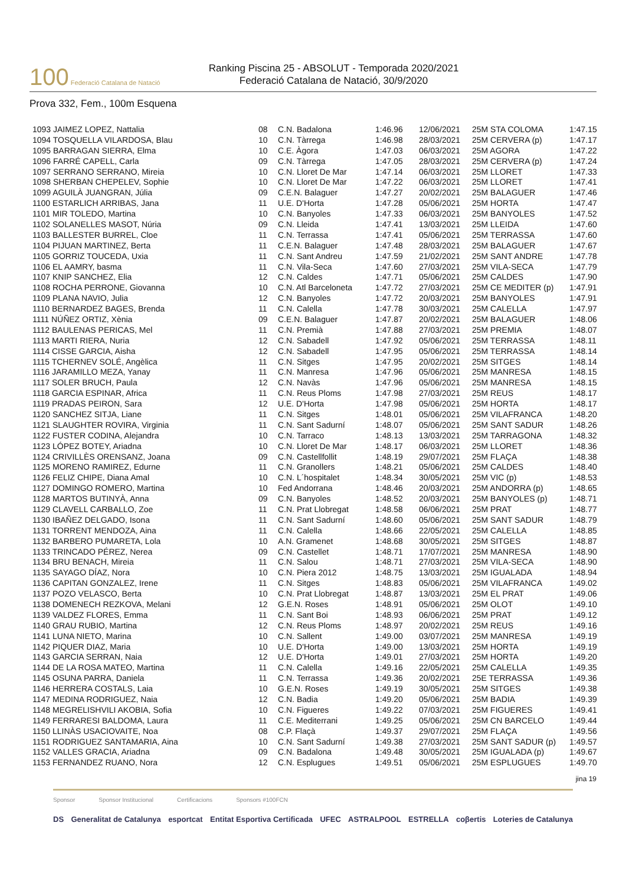100 Federació Catalana de Natació
Ranking Piscina 25 - ABSOLUT - Temporada 2020/2021
Federació Catalana de Natació, 30/9/2020
Prova 332, Fem., 100m Esquena
| 1093 JAIMEZ LOPEZ, Nattalia | 08 | C.N. Badalona | 1:46.96 | 12/06/2021 | 25M STA COLOMA | 1:47.15 |
| 1094 TOSQUELLA VILARDOSA, Blau | 10 | C.N. Tàrrega | 1:46.98 | 28/03/2021 | 25M CERVERA (p) | 1:47.17 |
| 1095 BARRAGAN SIERRA, Elma | 10 | C.E. Àgora | 1:47.03 | 06/03/2021 | 25M AGORA | 1:47.22 |
| 1096 FARRÉ CAPELL, Carla | 09 | C.N. Tàrrega | 1:47.05 | 28/03/2021 | 25M CERVERA (p) | 1:47.24 |
| 1097 SERRANO SERRANO, Mireia | 10 | C.N. Lloret De Mar | 1:47.14 | 06/03/2021 | 25M LLORET | 1:47.33 |
| 1098 SHERBAN CHEPELEV, Sophie | 10 | C.N. Lloret De Mar | 1:47.22 | 06/03/2021 | 25M LLORET | 1:47.41 |
| 1099 AGUILÀ JUANGRAN, Júlia | 09 | C.E.N. Balaguer | 1:47.27 | 20/02/2021 | 25M BALAGUER | 1:47.46 |
| 1100 ESTARLICH ARRIBAS, Jana | 11 | U.E. D'Horta | 1:47.28 | 05/06/2021 | 25M HORTA | 1:47.47 |
| 1101 MIR TOLEDO, Martina | 10 | C.N. Banyoles | 1:47.33 | 06/03/2021 | 25M BANYOLES | 1:47.52 |
| 1102 SOLANELLES MASOT, Núria | 09 | C.N. Lleida | 1:47.41 | 13/03/2021 | 25M LLEIDA | 1:47.60 |
| 1103 BALLESTER BURREL, Cloe | 11 | C.N. Terrassa | 1:47.41 | 05/06/2021 | 25M TERRASSA | 1:47.60 |
| 1104 PIJUAN MARTINEZ, Berta | 11 | C.E.N. Balaguer | 1:47.48 | 28/03/2021 | 25M BALAGUER | 1:47.67 |
| 1105 GORRIZ TOUCEDA, Uxia | 11 | C.N. Sant Andreu | 1:47.59 | 21/02/2021 | 25M SANT ANDRE | 1:47.78 |
| 1106 EL AAMRY, basma | 11 | C.N. Vila-Seca | 1:47.60 | 27/03/2021 | 25M VILA-SECA | 1:47.79 |
| 1107 KNIP SANCHEZ, Elia | 12 | C.N. Caldes | 1:47.71 | 05/06/2021 | 25M CALDES | 1:47.90 |
| 1108 ROCHA PERRONE, Giovanna | 10 | C.N. Atl Barceloneta | 1:47.72 | 27/03/2021 | 25M CE MEDITER (p) | 1:47.91 |
| 1109 PLANA NAVIO, Julia | 12 | C.N. Banyoles | 1:47.72 | 20/03/2021 | 25M BANYOLES | 1:47.91 |
| 1110 BERNARDEZ BAGES, Brenda | 11 | C.N. Calella | 1:47.78 | 30/03/2021 | 25M CALELLA | 1:47.97 |
| 1111 NÚÑEZ ORTIZ, Xènia | 09 | C.E.N. Balaguer | 1:47.87 | 20/02/2021 | 25M BALAGUER | 1:48.06 |
| 1112 BAULENAS PERICAS, Mel | 11 | C.N. Premià | 1:47.88 | 27/03/2021 | 25M PREMIA | 1:48.07 |
| 1113 MARTI RIERA, Nuria | 12 | C.N. Sabadell | 1:47.92 | 05/06/2021 | 25M TERRASSA | 1:48.11 |
| 1114 CISSE GARCIA, Aisha | 12 | C.N. Sabadell | 1:47.95 | 05/06/2021 | 25M TERRASSA | 1:48.14 |
| 1115 TCHERNEV SOLÉ, Angèlica | 11 | C.N. Sitges | 1:47.95 | 20/02/2021 | 25M SITGES | 1:48.14 |
| 1116 JARAMILLO MEZA, Yanay | 11 | C.N. Manresa | 1:47.96 | 05/06/2021 | 25M MANRESA | 1:48.15 |
| 1117 SOLER BRUCH, Paula | 12 | C.N. Navàs | 1:47.96 | 05/06/2021 | 25M MANRESA | 1:48.15 |
| 1118 GARCIA ESPINAR, Africa | 11 | C.N. Reus Ploms | 1:47.98 | 27/03/2021 | 25M REUS | 1:48.17 |
| 1119 PRADAS PEIRON, Sara | 12 | U.E. D'Horta | 1:47.98 | 05/06/2021 | 25M HORTA | 1:48.17 |
| 1120 SANCHEZ SITJA, Liane | 11 | C.N. Sitges | 1:48.01 | 05/06/2021 | 25M VILAFRANCA | 1:48.20 |
| 1121 SLAUGHTER ROVIRA, Virginia | 11 | C.N. Sant Sadurní | 1:48.07 | 05/06/2021 | 25M SANT SADUR | 1:48.26 |
| 1122 FUSTER CODINA, Alejandra | 10 | C.N. Tarraco | 1:48.13 | 13/03/2021 | 25M TARRAGONA | 1:48.32 |
| 1123 LÓPEZ BOTEY, Ariadna | 10 | C.N. Lloret De Mar | 1:48.17 | 06/03/2021 | 25M LLORET | 1:48.36 |
| 1124 CRIVILLÈS ORENSANZ, Joana | 09 | C.N. Castellfollit | 1:48.19 | 29/07/2021 | 25M FLAÇA | 1:48.38 |
| 1125 MORENO RAMIREZ, Edurne | 11 | C.N. Granollers | 1:48.21 | 05/06/2021 | 25M CALDES | 1:48.40 |
| 1126 FELIZ CHIPE, Diana Amal | 10 | C.N. L´hospitalet | 1:48.34 | 30/05/2021 | 25M VIC (p) | 1:48.53 |
| 1127 DOMINGO ROMERO, Martina | 10 | Fed Andorrana | 1:48.46 | 20/03/2021 | 25M ANDORRA (p) | 1:48.65 |
| 1128 MARTOS BUTINYÀ, Anna | 09 | C.N. Banyoles | 1:48.52 | 20/03/2021 | 25M BANYOLES (p) | 1:48.71 |
| 1129 CLAVELL CARBALLO, Zoe | 11 | C.N. Prat Llobregat | 1:48.58 | 06/06/2021 | 25M PRAT | 1:48.77 |
| 1130 IBAÑEZ DELGADO, Isona | 11 | C.N. Sant Sadurní | 1:48.60 | 05/06/2021 | 25M SANT SADUR | 1:48.79 |
| 1131 TORRENT MENDOZA, Aina | 11 | C.N. Calella | 1:48.66 | 22/05/2021 | 25M CALELLA | 1:48.85 |
| 1132 BARBERO PUMARETA, Lola | 10 | A.N. Gramenet | 1:48.68 | 30/05/2021 | 25M SITGES | 1:48.87 |
| 1133 TRINCADO PÉREZ, Nerea | 09 | C.N. Castellet | 1:48.71 | 17/07/2021 | 25M MANRESA | 1:48.90 |
| 1134 BRU BENACH, Mireia | 11 | C.N. Salou | 1:48.71 | 27/03/2021 | 25M VILA-SECA | 1:48.90 |
| 1135 SAYAGO DÍAZ, Nora | 10 | C.N. Piera 2012 | 1:48.75 | 13/03/2021 | 25M IGUALADA | 1:48.94 |
| 1136 CAPITAN GONZALEZ, Irene | 11 | C.N. Sitges | 1:48.83 | 05/06/2021 | 25M VILAFRANCA | 1:49.02 |
| 1137 POZO VELASCO, Berta | 10 | C.N. Prat Llobregat | 1:48.87 | 13/03/2021 | 25M EL PRAT | 1:49.06 |
| 1138 DOMENECH REZKOVA, Melani | 12 | G.E.N. Roses | 1:48.91 | 05/06/2021 | 25M OLOT | 1:49.10 |
| 1139 VALDEZ FLORES, Emma | 11 | C.N. Sant Boi | 1:48.93 | 06/06/2021 | 25M PRAT | 1:49.12 |
| 1140 GRAU RUBIO, Martina | 12 | C.N. Reus Ploms | 1:48.97 | 20/02/2021 | 25M REUS | 1:49.16 |
| 1141 LUNA NIETO, Marina | 10 | C.N. Sallent | 1:49.00 | 03/07/2021 | 25M MANRESA | 1:49.19 |
| 1142 PIQUER DIAZ, Maria | 10 | U.E. D'Horta | 1:49.00 | 13/03/2021 | 25M HORTA | 1:49.19 |
| 1143 GARCIA SERRAN, Naia | 12 | U.E. D'Horta | 1:49.01 | 27/03/2021 | 25M HORTA | 1:49.20 |
| 1144 DE LA ROSA MATEO, Martina | 11 | C.N. Calella | 1:49.16 | 22/05/2021 | 25M CALELLA | 1:49.35 |
| 1145 OSUNA PARRA, Daniela | 11 | C.N. Terrassa | 1:49.36 | 20/02/2021 | 25E TERRASSA | 1:49.36 |
| 1146 HERRERA COSTALS, Laia | 10 | G.E.N. Roses | 1:49.19 | 30/05/2021 | 25M SITGES | 1:49.38 |
| 1147 MEDINA RODRIGUEZ, Naia | 12 | C.N. Badia | 1:49.20 | 05/06/2021 | 25M BADIA | 1:49.39 |
| 1148 MEGRELISHVILI AKOBIA, Sofia | 10 | C.N. Figueres | 1:49.22 | 07/03/2021 | 25M FIGUERES | 1:49.41 |
| 1149 FERRARESI BALDOMA, Laura | 11 | C.E. Mediterrani | 1:49.25 | 05/06/2021 | 25M CN BARCELO | 1:49.44 |
| 1150 LLINÀS USACIOVAITE, Noa | 08 | C.P. Flaçà | 1:49.37 | 29/07/2021 | 25M FLAÇA | 1:49.56 |
| 1151 RODRIGUEZ SANTAMARIA, Aina | 10 | C.N. Sant Sadurní | 1:49.38 | 27/03/2021 | 25M SANT SADUR (p) | 1:49.57 |
| 1152 VALLES GRACIA, Ariadna | 09 | C.N. Badalona | 1:49.48 | 30/05/2021 | 25M IGUALADA (p) | 1:49.67 |
| 1153 FERNANDEZ RUANO, Nora | 12 | C.N. Esplugues | 1:49.51 | 05/06/2021 | 25M ESPLUGUES | 1:49.70 |
jina 19
Sponsor Sponsor Institucional Certificacions Sponsors #100FCN
DS Generalitat de Catalunya esportcat Entitat Esportiva Certificada UFEC ASTRALPOOL ESTRELLA coβertis Loteries de Catalunya